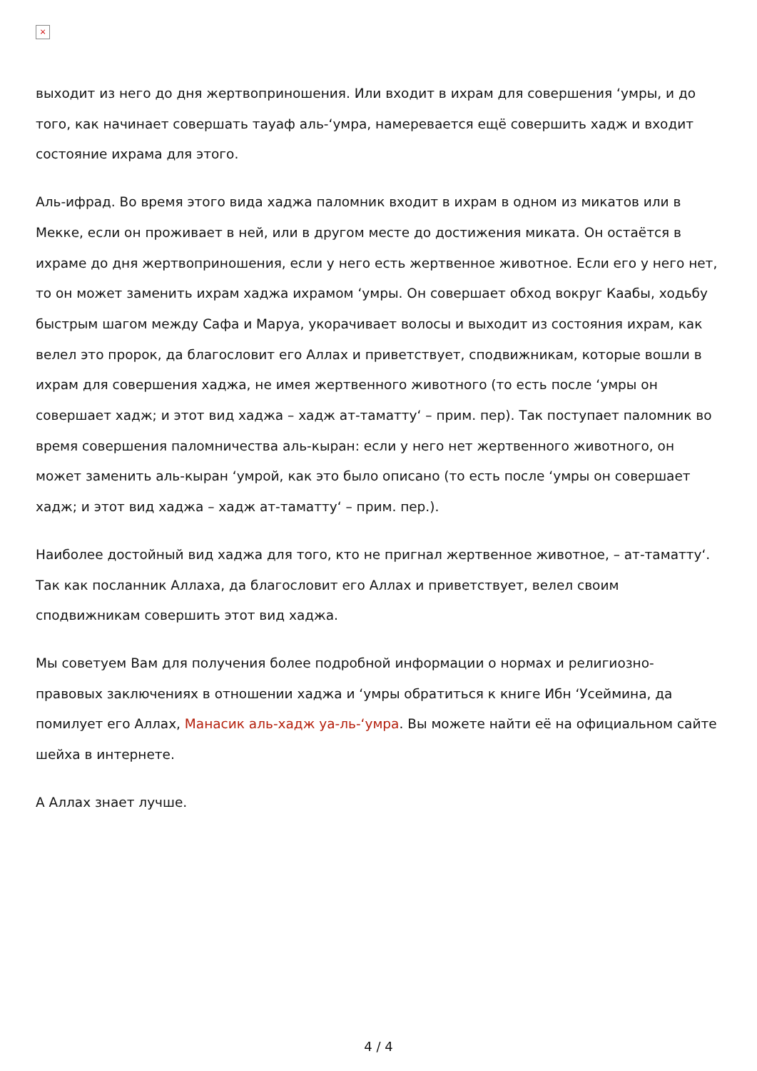×
выходит из него до дня жертвоприношения. Или входит в ихрам для совершения ‘умры, и до того, как начинает совершать тауаф аль-‘умра, намеревается ещё совершить хадж и входит состояние ихрама для этого.
Аль-ифрад. Во время этого вида хаджа паломник входит в ихрам в одном из микатов или в Мекке, если он проживает в ней, или в другом месте до достижения миката. Он остаётся в ихраме до дня жертвоприношения, если у него есть жертвенное животное. Если его у него нет, то он может заменить ихрам хаджа ихрамом ‘умры. Он совершает обход вокруг Каабы, ходьбу быстрым шагом между Сафа и Маруа, укорачивает волосы и выходит из состояния ихрам, как велел это пророк, да благословит его Аллах и приветствует, сподвижникам, которые вошли в ихрам для совершения хаджа, не имея жертвенного животного (то есть после ‘умры он совершает хадж; и этот вид хаджа – хадж ат-таматту‘ – прим. пер). Так поступает паломник во время совершения паломничества аль-кыран: если у него нет жертвенного животного, он может заменить аль-кыран ‘умрой, как это было описано (то есть после ‘умры он совершает хадж; и этот вид хаджа – хадж ат-таматту‘ – прим. пер.).
Наиболее достойный вид хаджа для того, кто не пригнал жертвенное животное, – ат-таматту‘. Так как посланник Аллаха, да благословит его Аллах и приветствует, велел своим сподвижникам совершить этот вид хаджа.
Мы советуем Вам для получения более подробной информации о нормах и религиозно-правовых заключениях в отношении хаджа и ‘умры обратиться к книге Ибн ‘Усеймина, да помилует его Аллах, Манасик аль-хадж уа-ль-‘умра. Вы можете найти её на официальном сайте шейха в интернете.
А Аллах знает лучше.
4 / 4